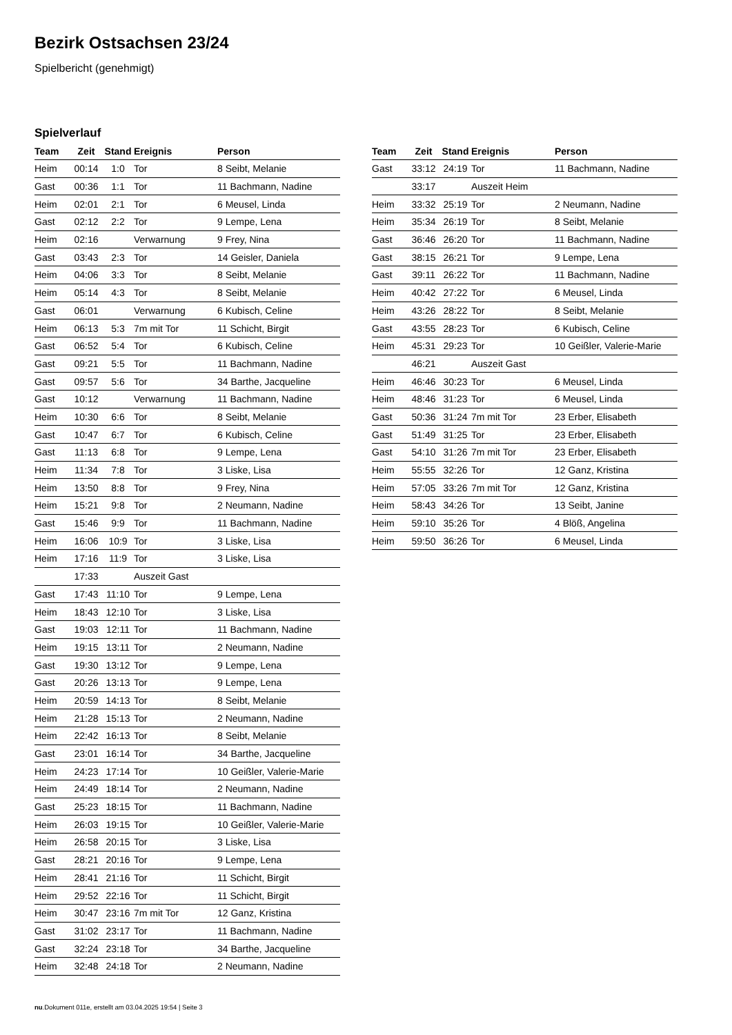Bezirk Ostsachsen 23/24
Spielbericht (genehmigt)
Spielverlauf
| Team | Zeit | Stand | Ereignis | Person |
| --- | --- | --- | --- | --- |
| Heim | 00:14 | 1:0 | Tor | 8 Seibt, Melanie |
| Gast | 00:36 | 1:1 | Tor | 11 Bachmann, Nadine |
| Heim | 02:01 | 2:1 | Tor | 6 Meusel, Linda |
| Gast | 02:12 | 2:2 | Tor | 9 Lempe, Lena |
| Heim | 02:16 | | Verwarnung | 9 Frey, Nina |
| Gast | 03:43 | 2:3 | Tor | 14 Geisler, Daniela |
| Heim | 04:06 | 3:3 | Tor | 8 Seibt, Melanie |
| Heim | 05:14 | 4:3 | Tor | 8 Seibt, Melanie |
| Gast | 06:01 | | Verwarnung | 6 Kubisch, Celine |
| Heim | 06:13 | 5:3 | 7m mit Tor | 11 Schicht, Birgit |
| Gast | 06:52 | 5:4 | Tor | 6 Kubisch, Celine |
| Gast | 09:21 | 5:5 | Tor | 11 Bachmann, Nadine |
| Gast | 09:57 | 5:6 | Tor | 34 Barthe, Jacqueline |
| Gast | 10:12 | | Verwarnung | 11 Bachmann, Nadine |
| Heim | 10:30 | 6:6 | Tor | 8 Seibt, Melanie |
| Gast | 10:47 | 6:7 | Tor | 6 Kubisch, Celine |
| Gast | 11:13 | 6:8 | Tor | 9 Lempe, Lena |
| Heim | 11:34 | 7:8 | Tor | 3 Liske, Lisa |
| Heim | 13:50 | 8:8 | Tor | 9 Frey, Nina |
| Heim | 15:21 | 9:8 | Tor | 2 Neumann, Nadine |
| Gast | 15:46 | 9:9 | Tor | 11 Bachmann, Nadine |
| Heim | 16:06 | 10:9 | Tor | 3 Liske, Lisa |
| Heim | 17:16 | 11:9 | Tor | 3 Liske, Lisa |
| | 17:33 | | Auszeit Gast | |
| Gast | 17:43 | 11:10 | Tor | 9 Lempe, Lena |
| Heim | 18:43 | 12:10 | Tor | 3 Liske, Lisa |
| Gast | 19:03 | 12:11 | Tor | 11 Bachmann, Nadine |
| Heim | 19:15 | 13:11 | Tor | 2 Neumann, Nadine |
| Gast | 19:30 | 13:12 | Tor | 9 Lempe, Lena |
| Gast | 20:26 | 13:13 | Tor | 9 Lempe, Lena |
| Heim | 20:59 | 14:13 | Tor | 8 Seibt, Melanie |
| Heim | 21:28 | 15:13 | Tor | 2 Neumann, Nadine |
| Heim | 22:42 | 16:13 | Tor | 8 Seibt, Melanie |
| Gast | 23:01 | 16:14 | Tor | 34 Barthe, Jacqueline |
| Heim | 24:23 | 17:14 | Tor | 10 Geißler, Valerie-Marie |
| Heim | 24:49 | 18:14 | Tor | 2 Neumann, Nadine |
| Gast | 25:23 | 18:15 | Tor | 11 Bachmann, Nadine |
| Heim | 26:03 | 19:15 | Tor | 10 Geißler, Valerie-Marie |
| Heim | 26:58 | 20:15 | Tor | 3 Liske, Lisa |
| Gast | 28:21 | 20:16 | Tor | 9 Lempe, Lena |
| Heim | 28:41 | 21:16 | Tor | 11 Schicht, Birgit |
| Heim | 29:52 | 22:16 | Tor | 11 Schicht, Birgit |
| Heim | 30:47 | 23:16 | 7m mit Tor | 12 Ganz, Kristina |
| Gast | 31:02 | 23:17 | Tor | 11 Bachmann, Nadine |
| Gast | 32:24 | 23:18 | Tor | 34 Barthe, Jacqueline |
| Heim | 32:48 | 24:18 | Tor | 2 Neumann, Nadine |
| Team | Zeit | Stand | Ereignis | Person |
| --- | --- | --- | --- | --- |
| Gast | 33:12 | 24:19 | Tor | 11 Bachmann, Nadine |
| | 33:17 | | Auszeit Heim | |
| Heim | 33:32 | 25:19 | Tor | 2 Neumann, Nadine |
| Heim | 35:34 | 26:19 | Tor | 8 Seibt, Melanie |
| Gast | 36:46 | 26:20 | Tor | 11 Bachmann, Nadine |
| Gast | 38:15 | 26:21 | Tor | 9 Lempe, Lena |
| Gast | 39:11 | 26:22 | Tor | 11 Bachmann, Nadine |
| Heim | 40:42 | 27:22 | Tor | 6 Meusel, Linda |
| Heim | 43:26 | 28:22 | Tor | 8 Seibt, Melanie |
| Gast | 43:55 | 28:23 | Tor | 6 Kubisch, Celine |
| Heim | 45:31 | 29:23 | Tor | 10 Geißler, Valerie-Marie |
| | 46:21 | | Auszeit Gast | |
| Heim | 46:46 | 30:23 | Tor | 6 Meusel, Linda |
| Heim | 48:46 | 31:23 | Tor | 6 Meusel, Linda |
| Gast | 50:36 | 31:24 | 7m mit Tor | 23 Erber, Elisabeth |
| Gast | 51:49 | 31:25 | Tor | 23 Erber, Elisabeth |
| Gast | 54:10 | 31:26 | 7m mit Tor | 23 Erber, Elisabeth |
| Heim | 55:55 | 32:26 | Tor | 12 Ganz, Kristina |
| Heim | 57:05 | 33:26 | 7m mit Tor | 12 Ganz, Kristina |
| Heim | 58:43 | 34:26 | Tor | 13 Seibt, Janine |
| Heim | 59:10 | 35:26 | Tor | 4 Blöß, Angelina |
| Heim | 59:50 | 36:26 | Tor | 6 Meusel, Linda |
nu.Dokument 011e, erstellt am 03.04.2025 19:54 | Seite 3